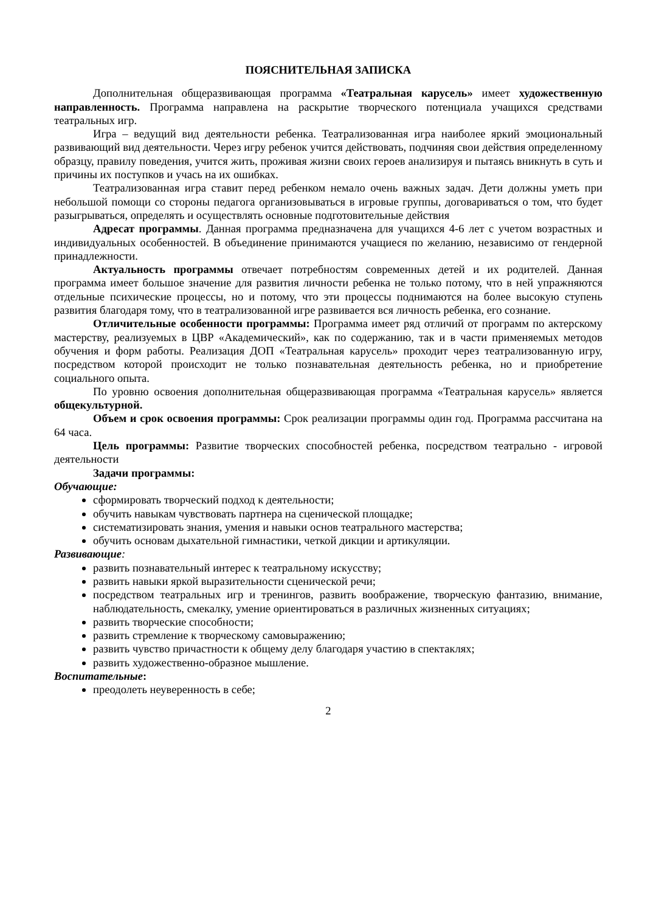ПОЯСНИТЕЛЬНАЯ ЗАПИСКА
Дополнительная общеразвивающая программа «Театральная карусель» имеет художественную направленность. Программа направлена на раскрытие творческого потенциала учащихся средствами театральных игр.
Игра – ведущий вид деятельности ребенка. Театрализованная игра наиболее яркий эмоциональный развивающий вид деятельности. Через игру ребенок учится действовать, подчиняя свои действия определенному образцу, правилу поведения, учится жить, проживая жизни своих героев анализируя и пытаясь вникнуть в суть и причины их поступков и учась на их ошибках.
Театрализованная игра ставит перед ребенком немало очень важных задач. Дети должны уметь при небольшой помощи со стороны педагога организовываться в игровые группы, договариваться о том, что будет разыгрываться, определять и осуществлять основные подготовительные действия
Адресат программы. Данная программа предназначена для учащихся 4-6 лет с учетом возрастных и индивидуальных особенностей. В объединение принимаются учащиеся по желанию, независимо от гендерной принадлежности.
Актуальность программы отвечает потребностям современных детей и их родителей. Данная программа имеет большое значение для развития личности ребенка не только потому, что в ней упражняются отдельные психические процессы, но и потому, что эти процессы поднимаются на более высокую ступень развития благодаря тому, что в театрализованной игре развивается вся личность ребенка, его сознание.
Отличительные особенности программы: Программа имеет ряд отличий от программ по актерскому мастерству, реализуемых в ЦВР «Академический», как по содержанию, так и в части применяемых методов обучения и форм работы. Реализация ДОП «Театральная карусель» проходит через театрализованную игру, посредством которой происходит не только познавательная деятельность ребенка, но и приобретение социального опыта.
По уровню освоения дополнительная общеразвивающая программа «Театральная карусель» является общекультурной.
Объем и срок освоения программы: Срок реализации программы один год. Программа рассчитана на 64 часа.
Цель программы: Развитие творческих способностей ребенка, посредством театрально - игровой деятельности
Задачи программы:
Обучающие:
сформировать творческий подход к деятельности;
обучить навыкам чувствовать партнера на сценической площадке;
систематизировать знания, умения и навыки основ театрального мастерства;
обучить основам дыхательной гимнастики, четкой дикции и артикуляции.
Развивающие:
развить познавательный интерес к театральному искусству;
развить навыки яркой выразительности сценической речи;
посредством театральных игр и тренингов, развить воображение, творческую фантазию, внимание, наблюдательность, смекалку, умение ориентироваться в различных жизненных ситуациях;
развить творческие способности;
развить стремление к творческому самовыражению;
развить чувство причастности к общему делу благодаря участию в спектаклях;
развить художественно-образное мышление.
Воспитательные:
преодолеть неуверенность в себе;
2